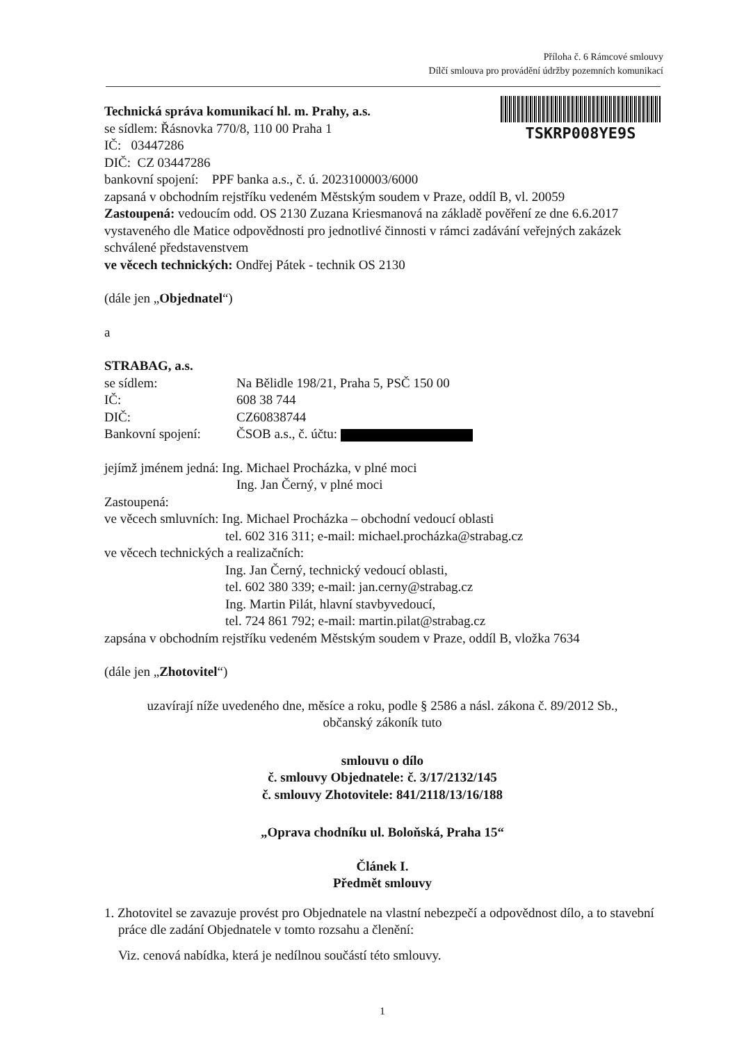Příloha č. 6 Rámcové smlouvy
Dílčí smlouva pro provádění údržby pozemních komunikací
TSKRP008YE9S
Technická správa komunikací hl. m. Prahy, a.s.
se sídlem: Řásnovka 770/8, 110 00 Praha 1
IČ: 03447286
DIČ: CZ 03447286
bankovní spojení: PPF banka a.s., č. ú. 2023100003/6000
zapsaná v obchodním rejstříku vedeném Městským soudem v Praze, oddíl B, vl. 20059
Zastoupená: vedoucím odd. OS 2130 Zuzana Kriesmanová na základě pověření ze dne 6.6.2017 vystaveného dle Matice odpovědnosti pro jednotlivé činnosti v rámci zadávání veřejných zakázek schválené představenstvem
ve věcech technických: Ondřej Pátek - technik OS 2130
(dále jen „Objednatel“)
a
STRABAG, a.s.
se sídlem: Na Bělidle 198/21, Praha 5, PSČ 150 00
IČ: 608 38 744
DIČ: CZ60838744
Bankovní spojení: ČSOB a.s., č. účtu:
jejímž jménem jedná: Ing. Michael Procházka, v plné moci
Ing. Jan Černý, v plné moci
Zastoupená:
ve věcech smluvních: Ing. Michael Procházka – obchodní vedoucí oblasti
tel. 602 316 311; e-mail: michael.procházka@strabag.cz
ve věcech technických a realizačních:
Ing. Jan Černý, technický vedoucí oblasti,
tel. 602 380 339; e-mail: jan.cerny@strabag.cz
Ing. Martin Pilát, hlavní stavbyvedoucí,
tel. 724 861 792; e-mail: martin.pilat@strabag.cz
zapsána v obchodním rejstříku vedeném Městským soudem v Praze, oddíl B, vložka 7634
(dále jen „Zhotovitel“)
uzavírají níže uvedeného dne, měsíce a roku, podle § 2586 a násl. zákona č. 89/2012 Sb.,
občanský zákoník tuto
smlouvu o dílo
č. smlouvy Objednatele: č. 3/17/2132/145
č. smlouvy Zhotovitele: 841/2118/13/16/188
„Oprava chodníku ul. Boloňská, Praha 15“
Článek I.
Předmět smlouvy
1. Zhotovitel se zavazuje provést pro Objednatele na vlastní nebezpečí a odpovědnost dílo, a to stavební práce dle zadání Objednatele v tomto rozsahu a členění:
Viz. cenová nabídka, která je nedílnou součástí této smlouvy.
1